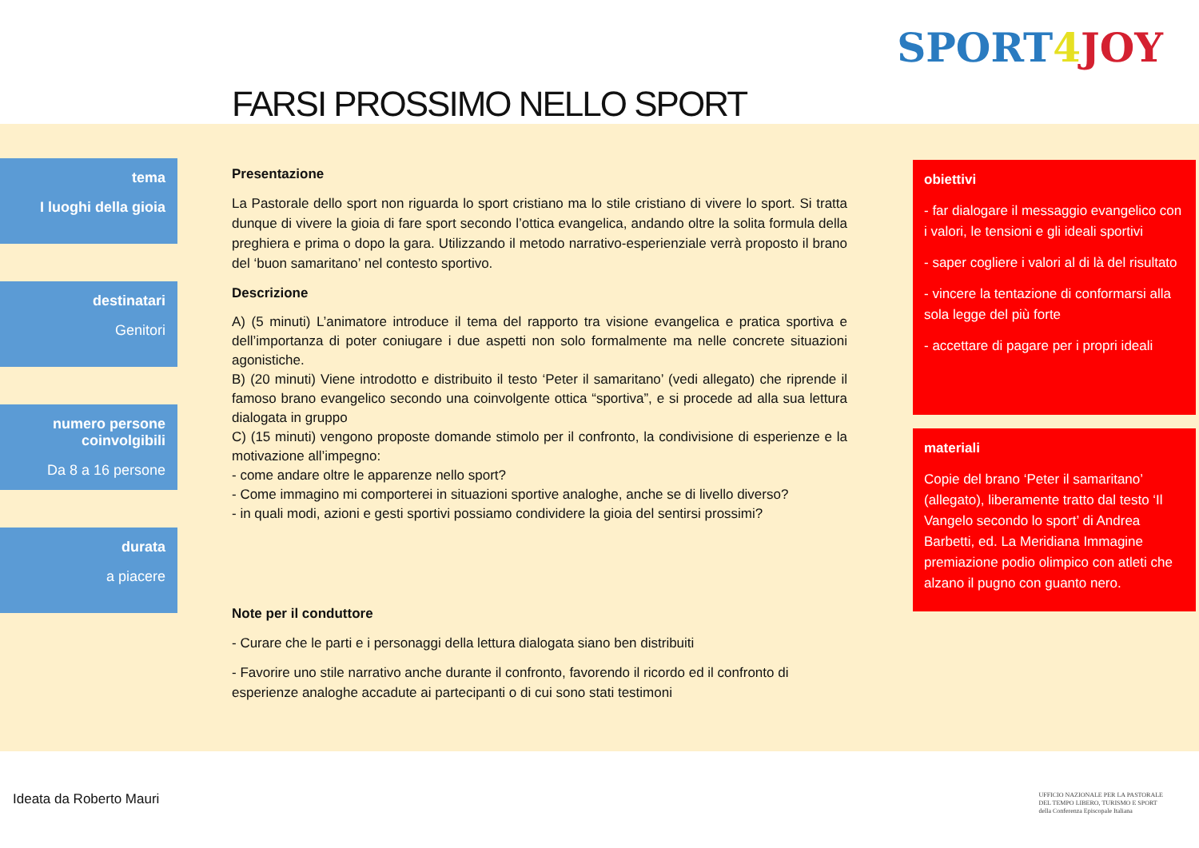FARSI PROSSIMO NELLO SPORT
SPORT 4 JOY
tema
I luoghi della gioia
destinatari
Genitori
numero persone coinvolgibili
Da 8 a 16 persone
durata
a piacere
Presentazione
La Pastorale dello sport non riguarda lo sport cristiano ma lo stile cristiano di vivere lo sport. Si tratta dunque di vivere la gioia di fare sport secondo l’ottica evangelica, andando oltre la solita formula della preghiera e prima o dopo la gara. Utilizzando il metodo narrativo-esperienziale verrà proposto il brano del ‘buon samaritano’ nel contesto sportivo.
Descrizione
A) (5 minuti) L’animatore introduce il tema del rapporto tra visione evangelica e pratica sportiva e dell’importanza di poter coniugare i due aspetti non solo formalmente ma nelle concrete situazioni agonistiche.
B) (20 minuti) Viene introdotto e distribuito il testo ‘Peter il samaritano’ (vedi allegato) che riprende il famoso brano evangelico secondo una coinvolgente ottica “sportiva”, e si procede ad alla sua lettura dialogata in gruppo
C) (15 minuti) vengono proposte domande stimolo per il confronto, la condivisione di esperienze e la motivazione all’impegno:
- come andare oltre le apparenze nello sport?
- Come immagino mi comporterei in situazioni sportive analoghe, anche se di livello diverso?
- in quali modi, azioni e gesti sportivi possiamo condividere la gioia del sentirsi prossimi?
Note per il conduttore
- Curare che le parti e i personaggi della lettura dialogata siano ben distribuiti
- Favorire uno stile narrativo anche durante il confronto, favorendo il ricordo ed il confronto di esperienze analoghe accadute ai partecipanti o di cui sono stati testimoni
obiettivi
- far dialogare il messaggio evangelico con i valori, le tensioni e gli ideali sportivi
- saper cogliere i valori al di là del risultato
- vincere la tentazione di conformarsi alla sola legge del più forte
- accettare di pagare per i propri ideali
materiali
Copie del brano ‘Peter il samaritano’ (allegato), liberamente tratto dal testo ‘Il Vangelo secondo lo sport’ di Andrea Barbetti, ed. La Meridiana Immagine premiazione podio olimpico con atleti che alzano il pugno con guanto nero.
Ideata da Roberto Mauri UFFICIO NAZIONALE PER LA PASTORALE
DEL TEMPO LIBERO, TURISMO E SPORT
della Conferenza Episcopale Italiana